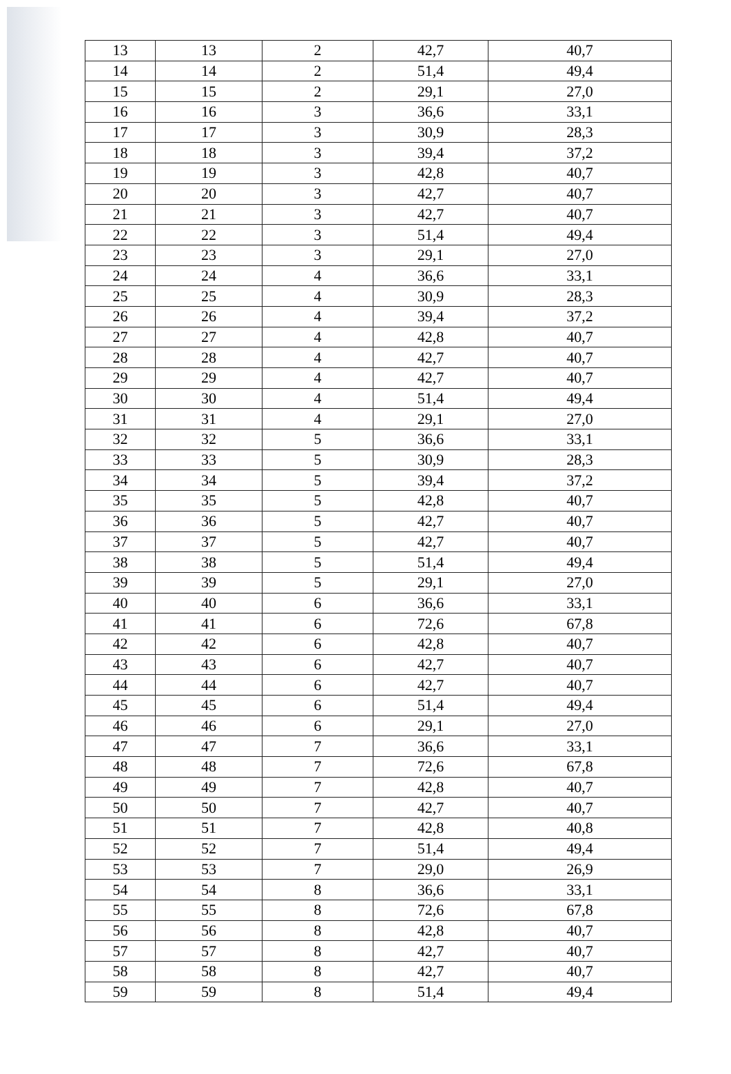| 13 | 13 | 2 | 42,7 | 40,7 |
| 14 | 14 | 2 | 51,4 | 49,4 |
| 15 | 15 | 2 | 29,1 | 27,0 |
| 16 | 16 | 3 | 36,6 | 33,1 |
| 17 | 17 | 3 | 30,9 | 28,3 |
| 18 | 18 | 3 | 39,4 | 37,2 |
| 19 | 19 | 3 | 42,8 | 40,7 |
| 20 | 20 | 3 | 42,7 | 40,7 |
| 21 | 21 | 3 | 42,7 | 40,7 |
| 22 | 22 | 3 | 51,4 | 49,4 |
| 23 | 23 | 3 | 29,1 | 27,0 |
| 24 | 24 | 4 | 36,6 | 33,1 |
| 25 | 25 | 4 | 30,9 | 28,3 |
| 26 | 26 | 4 | 39,4 | 37,2 |
| 27 | 27 | 4 | 42,8 | 40,7 |
| 28 | 28 | 4 | 42,7 | 40,7 |
| 29 | 29 | 4 | 42,7 | 40,7 |
| 30 | 30 | 4 | 51,4 | 49,4 |
| 31 | 31 | 4 | 29,1 | 27,0 |
| 32 | 32 | 5 | 36,6 | 33,1 |
| 33 | 33 | 5 | 30,9 | 28,3 |
| 34 | 34 | 5 | 39,4 | 37,2 |
| 35 | 35 | 5 | 42,8 | 40,7 |
| 36 | 36 | 5 | 42,7 | 40,7 |
| 37 | 37 | 5 | 42,7 | 40,7 |
| 38 | 38 | 5 | 51,4 | 49,4 |
| 39 | 39 | 5 | 29,1 | 27,0 |
| 40 | 40 | 6 | 36,6 | 33,1 |
| 41 | 41 | 6 | 72,6 | 67,8 |
| 42 | 42 | 6 | 42,8 | 40,7 |
| 43 | 43 | 6 | 42,7 | 40,7 |
| 44 | 44 | 6 | 42,7 | 40,7 |
| 45 | 45 | 6 | 51,4 | 49,4 |
| 46 | 46 | 6 | 29,1 | 27,0 |
| 47 | 47 | 7 | 36,6 | 33,1 |
| 48 | 48 | 7 | 72,6 | 67,8 |
| 49 | 49 | 7 | 42,8 | 40,7 |
| 50 | 50 | 7 | 42,7 | 40,7 |
| 51 | 51 | 7 | 42,8 | 40,8 |
| 52 | 52 | 7 | 51,4 | 49,4 |
| 53 | 53 | 7 | 29,0 | 26,9 |
| 54 | 54 | 8 | 36,6 | 33,1 |
| 55 | 55 | 8 | 72,6 | 67,8 |
| 56 | 56 | 8 | 42,8 | 40,7 |
| 57 | 57 | 8 | 42,7 | 40,7 |
| 58 | 58 | 8 | 42,7 | 40,7 |
| 59 | 59 | 8 | 51,4 | 49,4 |